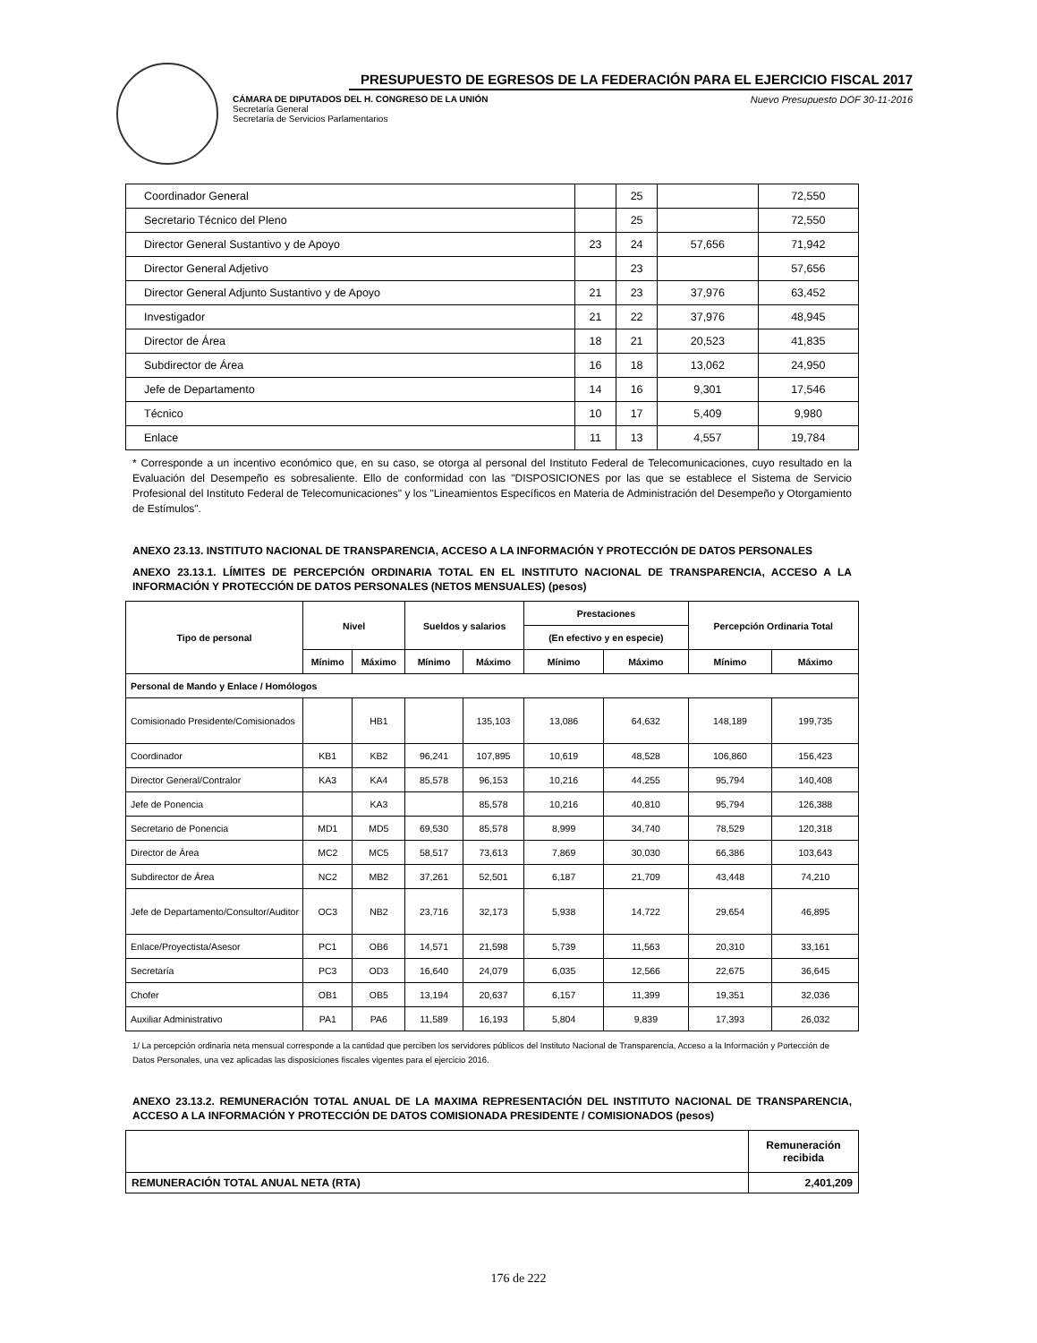PRESUPUESTO DE EGRESOS DE LA FEDERACIÓN PARA EL EJERCICIO FISCAL 2017
CÁMARA DE DIPUTADOS DEL H. CONGRESO DE LA UNIÓN
Secretaría General
Secretaría de Servicios Parlamentarios
Nuevo Presupuesto DOF 30-11-2016
| Coordinador General | | 25 | | 72,550 |
| Secretario Técnico del Pleno | | 25 | | 72,550 |
| Director General Sustantivo y de Apoyo | 23 | 24 | 57,656 | 71,942 |
| Director General Adjetivo | | 23 | | 57,656 |
| Director General Adjunto Sustantivo y de Apoyo | 21 | 23 | 37,976 | 63,452 |
| Investigador | 21 | 22 | 37,976 | 48,945 |
| Director de Área | 18 | 21 | 20,523 | 41,835 |
| Subdirector de Área | 16 | 18 | 13,062 | 24,950 |
| Jefe de Departamento | 14 | 16 | 9,301 | 17,546 |
| Técnico | 10 | 17 | 5,409 | 9,980 |
| Enlace | 11 | 13 | 4,557 | 19,784 |
* Corresponde a un incentivo económico que, en su caso, se otorga al personal del Instituto Federal de Telecomunicaciones, cuyo resultado en la Evaluación del Desempeño es sobresaliente. Ello de conformidad con las "DISPOSICIONES por las que se establece el Sistema de Servicio Profesional del Instituto Federal de Telecomunicaciones" y los "Lineamientos Específicos en Materia de Administración del Desempeño y Otorgamiento de Estímulos".
ANEXO 23.13. INSTITUTO NACIONAL DE TRANSPARENCIA, ACCESO A LA INFORMACIÓN Y PROTECCIÓN DE DATOS PERSONALES
ANEXO 23.13.1. LÍMITES DE PERCEPCIÓN ORDINARIA TOTAL EN EL INSTITUTO NACIONAL DE TRANSPARENCIA, ACCESO A LA INFORMACIÓN Y PROTECCIÓN DE DATOS PERSONALES (NETOS MENSUALES) (pesos)
| Tipo de personal | Nivel | | Sueldos y salarios | | Prestaciones | | Percepción Ordinaria Total | |
| --- | --- | --- | --- | --- | --- | --- | --- | --- |
| | | | | | (En efectivo y en especie) | | | |
| | Mínimo | Máximo | Mínimo | Máximo | Mínimo | Máximo | Mínimo | Máximo |
| Personal de Mando y Enlace / Homólogos | | | | | | | | |
| Comisionado Presidente/Comisionados | | HB1 | | 135,103 | 13,086 | 64,632 | 148,189 | 199,735 |
| Coordinador | KB1 | KB2 | 96,241 | 107,895 | 10,619 | 48,528 | 106,860 | 156,423 |
| Director General/Contralor | KA3 | KA4 | 85,578 | 96,153 | 10,216 | 44,255 | 95,794 | 140,408 |
| Jefe de Ponencia | | KA3 | | 85,578 | 10,216 | 40,810 | 95,794 | 126,388 |
| Secretario de Ponencia | MD1 | MD5 | 69,530 | 85,578 | 8,999 | 34,740 | 78,529 | 120,318 |
| Director de Área | MC2 | MC5 | 58,517 | 73,613 | 7,869 | 30,030 | 66,386 | 103,643 |
| Subdirector de Área | NC2 | MB2 | 37,261 | 52,501 | 6,187 | 21,709 | 43,448 | 74,210 |
| Jefe de Departamento/Consultor/Auditor | OC3 | NB2 | 23,716 | 32,173 | 5,938 | 14,722 | 29,654 | 46,895 |
| Enlace/Proyectista/Asesor | PC1 | OB6 | 14,571 | 21,598 | 5,739 | 11,563 | 20,310 | 33,161 |
| Secretaría | PC3 | OD3 | 16,640 | 24,079 | 6,035 | 12,566 | 22,675 | 36,645 |
| Chofer | OB1 | OB5 | 13,194 | 20,637 | 6,157 | 11,399 | 19,351 | 32,036 |
| Auxiliar Administrativo | PA1 | PA6 | 11,589 | 16,193 | 5,804 | 9,839 | 17,393 | 26,032 |
1/ La percepción ordinaria neta mensual corresponde a la cantidad que perciben los servidores públicos del Instituto Nacional de Transparencia, Acceso a la Información y Portección de Datos Personales, una vez aplicadas las disposiciones fiscales vigentes para el ejercicio 2016.
ANEXO 23.13.2. REMUNERACIÓN TOTAL ANUAL DE LA MAXIMA REPRESENTACIÓN DEL INSTITUTO NACIONAL DE TRANSPARENCIA, ACCESO A LA INFORMACIÓN Y PROTECCIÓN DE DATOS COMISIONADA PRESIDENTE / COMISIONADOS (pesos)
| | Remuneración recibida |
| REMUNERACIÓN TOTAL ANUAL NETA (RTA) | 2,401,209 |
176 de 222